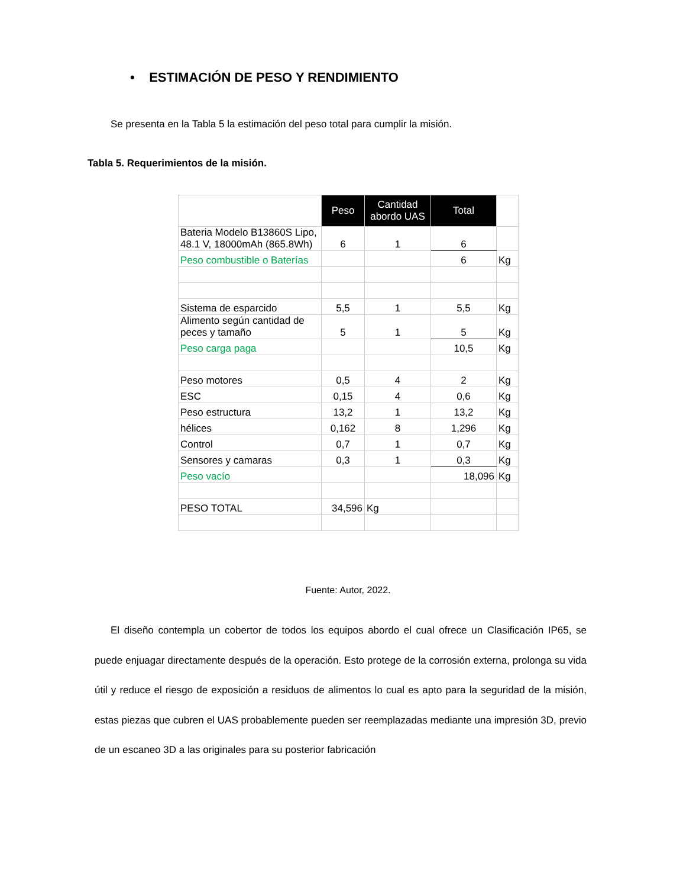• ESTIMACIÓN DE PESO Y RENDIMIENTO
Se presenta en la Tabla 5 la estimación del peso total para cumplir la misión.
Tabla 5. Requerimientos de la misión.
| | Peso | Cantidad abordo UAS | Total | |
| Bateria Modelo B13860S Lipo, 48.1 V, 18000mAh (865.8Wh) | 6 | 1 | 6 | |
| Peso combustible o Baterías | | | 6 | Kg |
| Sistema de esparcido | 5,5 | 1 | 5,5 | Kg |
| Alimento según cantidad de peces y tamaño | 5 | 1 | 5 | Kg |
| Peso carga paga | | | 10,5 | Kg |
| Peso motores | 0,5 | 4 | 2 | Kg |
| ESC | 0,15 | 4 | 0,6 | Kg |
| Peso estructura | 13,2 | 1 | 13,2 | Kg |
| hélices | 0,162 | 8 | 1,296 | Kg |
| Control | 0,7 | 1 | 0,7 | Kg |
| Sensores y camaras | 0,3 | 1 | 0,3 | Kg |
| Peso vacío | | | 18,096 | Kg |
| PESO TOTAL | 34,596 | Kg | | |
Fuente: Autor, 2022.
El diseño contempla un cobertor de todos los equipos abordo el cual ofrece un Clasificación IP65, se puede enjuagar directamente después de la operación. Esto protege de la corrosión externa, prolonga su vida útil y reduce el riesgo de exposición a residuos de alimentos lo cual es apto para la seguridad de la misión, estas piezas que cubren el UAS probablemente pueden ser reemplazadas mediante una impresión 3D, previo de un escaneo 3D a las originales para su posterior fabricación